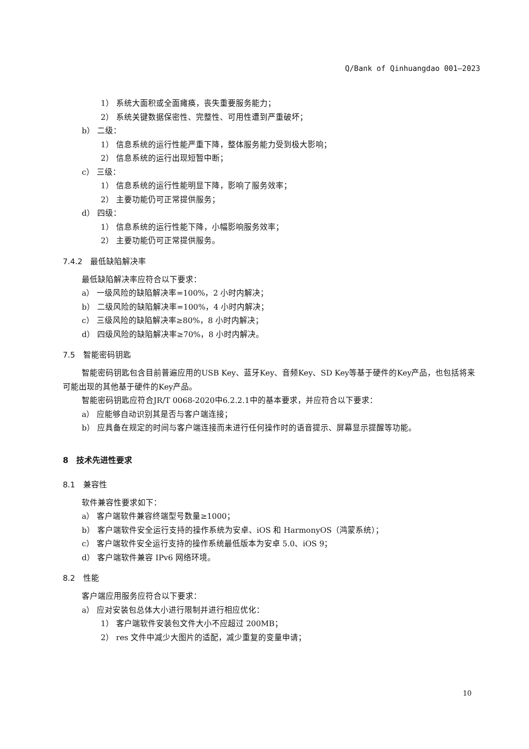Q/Bank of Qinhuangdao 001—2023
1） 系统大面积或全面瘫痪，丧失重要服务能力；
2） 系统关键数据保密性、完整性、可用性遭到严重破坏；
b） 二级：
1） 信息系统的运行性能严重下降，整体服务能力受到极大影响；
2） 信息系统的运行出现短暂中断；
c） 三级：
1） 信息系统的运行性能明显下降，影响了服务效率；
2） 主要功能仍可正常提供服务；
d） 四级：
1） 信息系统的运行性能下降，小幅影响服务效率；
2） 主要功能仍可正常提供服务。
7.4.2　最低缺陷解决率
最低缺陷解决率应符合以下要求：
a） 一级风险的缺陷解决率=100%，2 小时内解决；
b） 二级风险的缺陷解决率=100%，4 小时内解决；
c） 三级风险的缺陷解决率≥80%，8 小时内解决；
d） 四级风险的缺陷解决率≥70%，8 小时内解决。
7.5　智能密码钥匙
智能密码钥匙包含目前普遍应用的USB Key、蓝牙Key、音频Key、SD Key等基于硬件的Key产品，也包括将来可能出现的其他基于硬件的Key产品。
智能密码钥匙应符合JR/T 0068-2020中6.2.2.1中的基本要求，并应符合以下要求：
a） 应能够自动识别其是否与客户端连接；
b） 应具备在规定的时间与客户端连接而未进行任何操作时的语音提示、屏幕显示提醒等功能。
8　技术先进性要求
8.1　兼容性
软件兼容性要求如下：
a） 客户端软件兼容终端型号数量≥1000；
b） 客户端软件安全运行支持的操作系统为安卓、iOS 和 HarmonyOS（鸿蒙系统）；
c） 客户端软件安全运行支持的操作系统最低版本为安卓 5.0、iOS 9；
d） 客户端软件兼容 IPv6 网络环境。
8.2　性能
客户端应用服务应符合以下要求：
a） 应对安装包总体大小进行限制并进行相应优化：
1） 客户端软件安装包文件大小不应超过 200MB；
2） res 文件中减少大图片的适配，减少重复的变量申请；
10